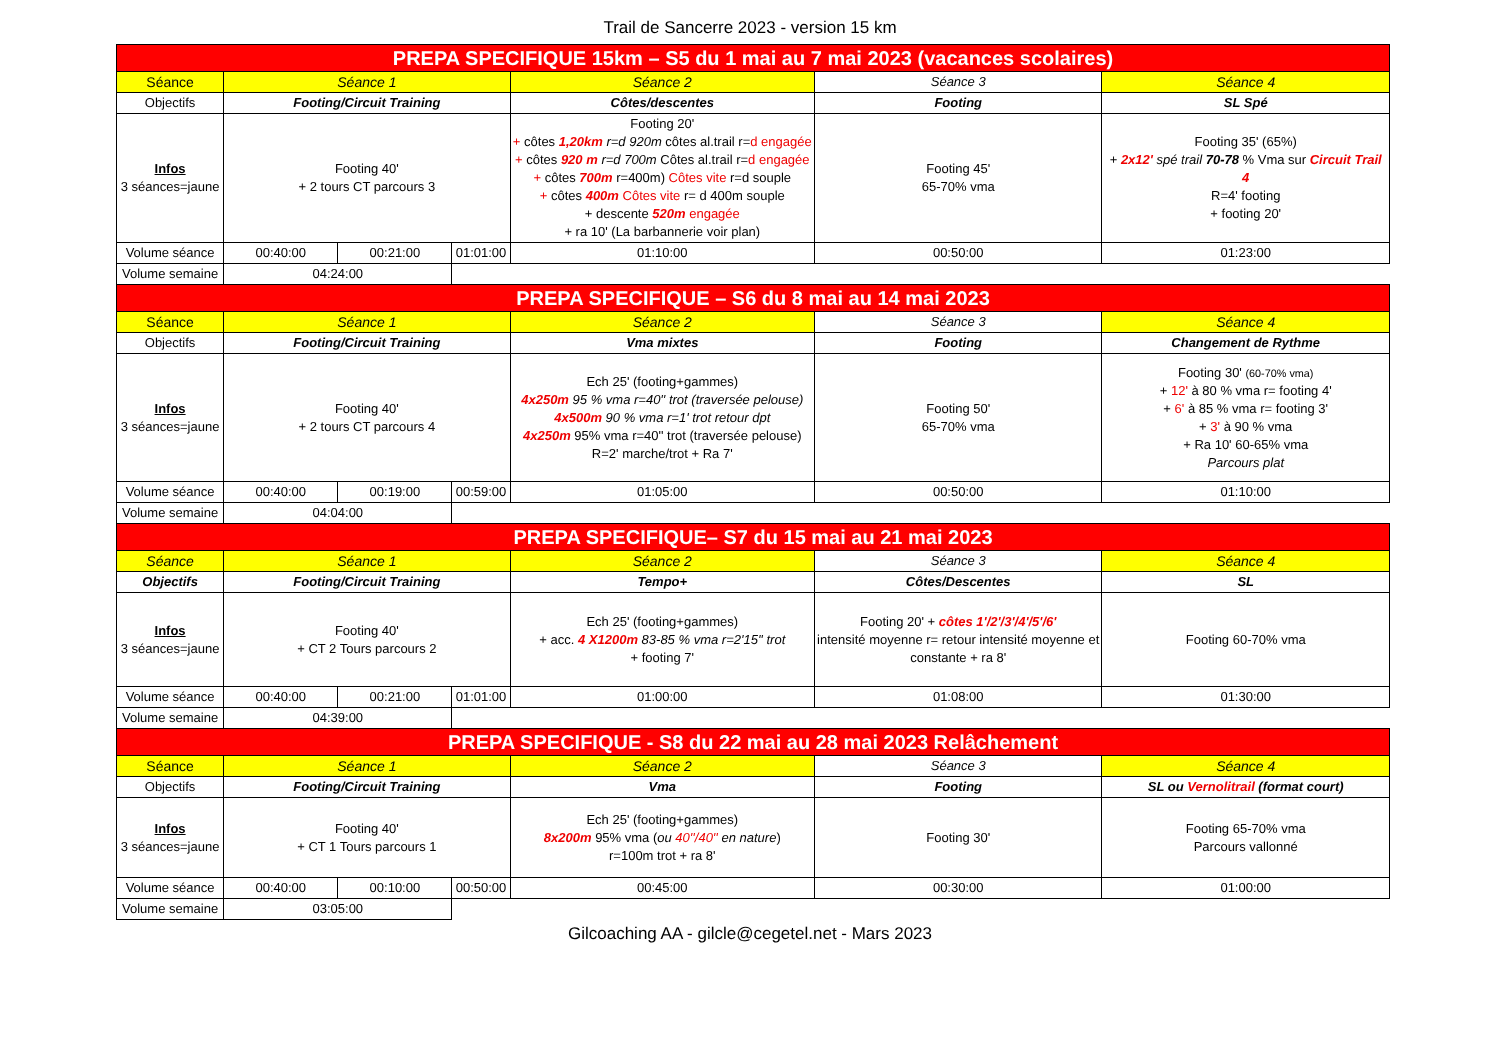Trail de Sancerre 2023 - version 15 km
| PREPA SPECIFIQUE 15km – S5 du 1 mai au 7 mai 2023 (vacances scolaires) | | | | | | |
| Séance | Séance 1 | | | Séance 2 | Séance 3 | Séance 4 |
| Objectifs | Footing/Circuit Training | | | Côtes/descentes | Footing | SL Spé |
| Infos 3 séances=jaune | Footing 40' + 2 tours CT parcours 3 | | | Footing 20' + côtes 1,20km r=d 920m côtes al.trail r= d engagée + côtes 920 m r=d 700m Côtes al.trail r= d engagée + côtes 700m r=400m) Côtes vite r=d souple + côtes 400m Côtes vite r= d 400m souple + descente 520m engagée + ra 10' (La barbannerie voir plan) | Footing 45' 65-70% vma | Footing 35' (65%) + 2x12' spé trail 70-78 % Vma sur Circuit Trail 4 R=4' footing + footing 20' |
| Volume séance | 00:40:00 | 00:21:00 | 01:01:00 | 01:10:00 | 00:50:00 | 01:23:00 |
| Volume semaine | 04:24:00 | | | | | |
| PREPA SPECIFIQUE – S6 du 8 mai au 14 mai 2023 | | | | | | |
| Séance | Séance 1 | | | Séance 2 | Séance 3 | Séance 4 |
| Objectifs | Footing/Circuit Training | | | Vma mixtes | Footing | Changement de Rythme |
| Infos 3 séances=jaune | Footing 40' + 2 tours CT parcours 4 | | | Ech 25' (footing+gammes) 4x250m 95 % vma r=40'' trot (traversée pelouse) 4x500m 90 % vma r=1' trot retour dpt 4x250m 95% vma r=40'' trot (traversée pelouse) R=2' marche/trot + Ra 7' | Footing 50' 65-70% vma | Footing 30' (60-70% vma) + 12' à 80 % vma r= footing 4' + 6' à 85 % vma r= footing 3' + 3' à 90 % vma + Ra 10' 60-65% vma Parcours plat |
| Volume séance | 00:40:00 | 00:19:00 | 00:59:00 | 01:05:00 | 00:50:00 | 01:10:00 |
| Volume semaine | 04:04:00 | | | | | |
| PREPA SPECIFIQUE– S7 du 15 mai au 21 mai 2023 | | | | | | |
| Séance | Séance 1 | | | Séance 2 | Séance 3 | Séance 4 |
| Objectifs | Footing/Circuit Training | | | Tempo+ | Côtes/Descentes | SL |
| Infos 3 séances=jaune | Footing 40' + CT 2 Tours parcours 2 | | | Ech 25' (footing+gammes) + acc. 4 X1200m 83-85 % vma r=2'15'' trot + footing 7' | Footing 20' + côtes 1'/2'/3'/4'/5'/6' intensité moyenne r= retour intensité moyenne et constante + ra 8' | Footing 60-70% vma |
| Volume séance | 00:40:00 | 00:21:00 | 01:01:00 | 01:00:00 | 01:08:00 | 01:30:00 |
| Volume semaine | 04:39:00 | | | | | |
| PREPA SPECIFIQUE - S8 du 22 mai au 28 mai 2023 Relâchement | | | | | | |
| Séance | Séance 1 | | | Séance 2 | Séance 3 | Séance 4 |
| Objectifs | Footing/Circuit Training | | | Vma | Footing | SL ou Vernolitrail (format court) |
| Infos 3 séances=jaune | Footing 40' + CT 1 Tours parcours 1 | | | Ech 25' (footing+gammes) 8x200m 95% vma ( ou 40''/40'' en nature ) r=100m trot + ra 8' | Footing 30' | Footing 65-70% vma Parcours vallonné |
| Volume séance | 00:40:00 | 00:10:00 | 00:50:00 | 00:45:00 | 00:30:00 | 01:00:00 |
| Volume semaine | 03:05:00 | | | | | |
Gilcoaching AA - gilcle@cegetel.net - Mars 2023